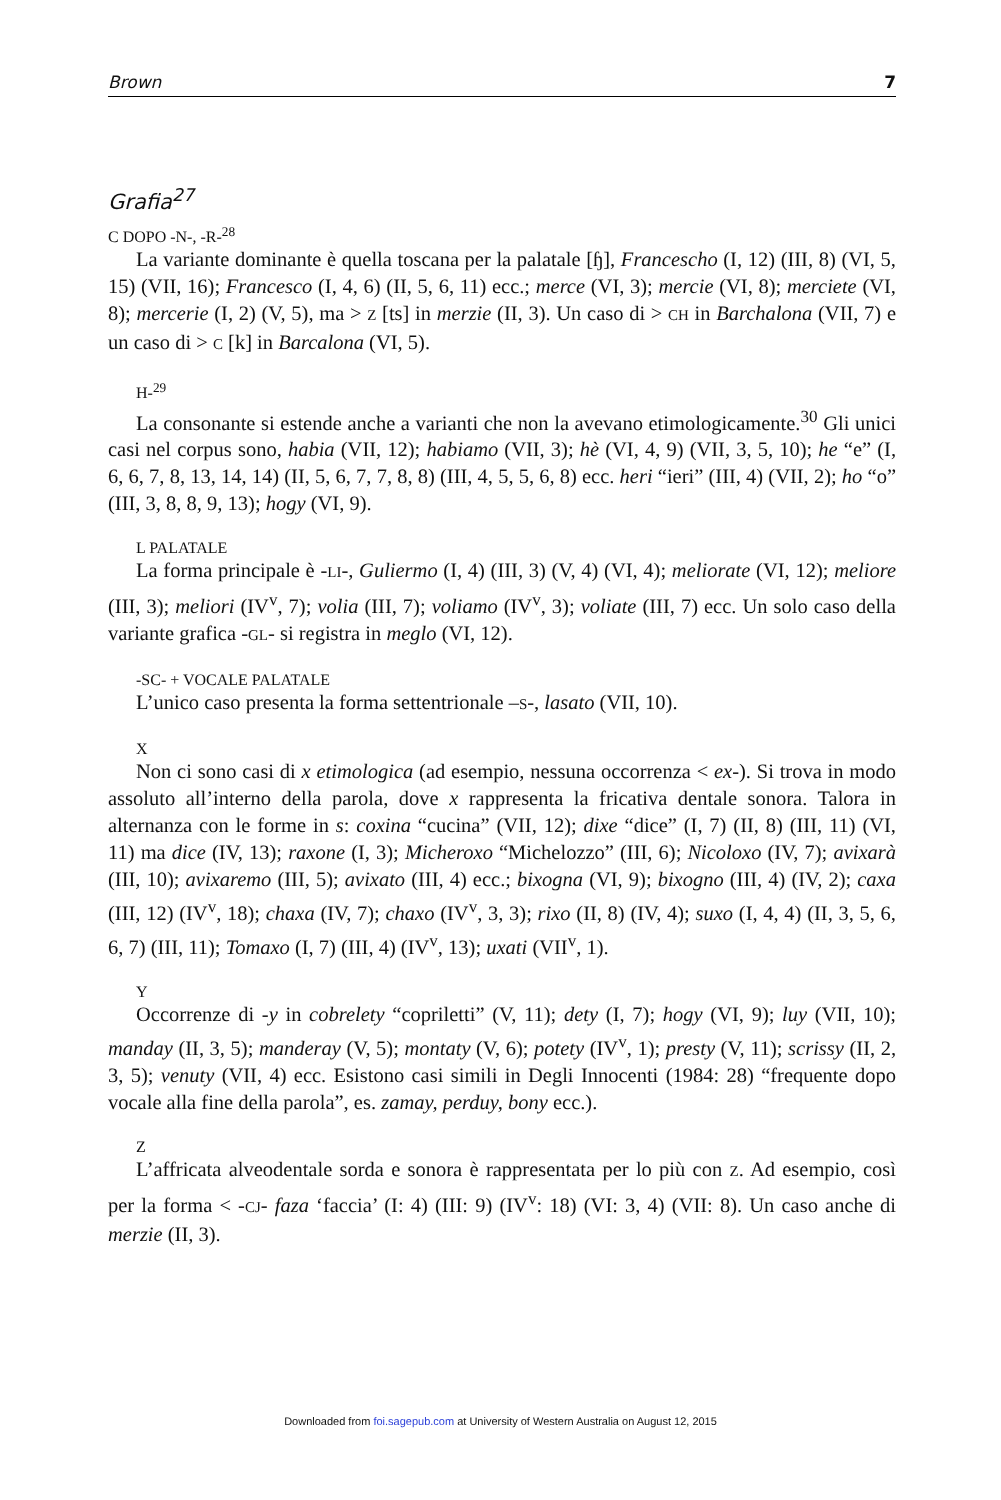Brown 7
Grafia<sup>27</sup>
C DOPO -N-, -R-<sup>28</sup>
La variante dominante è quella toscana per la palatale [ɧ], Francescho (I, 12) (III, 8) (VI, 5, 15) (VII, 16); Francesco (I, 4, 6) (II, 5, 6, 11) ecc.; merce (VI, 3); mercie (VI, 8); merciete (VI, 8); mercerie (I, 2) (V, 5), ma > Z [ts] in merzie (II, 3). Un caso di > CH in Barchalona (VII, 7) e un caso di > C [k] in Barcalona (VI, 5).
H-<sup>29</sup>
La consonante si estende anche a varianti che non la avevano etimologicamente.<sup>30</sup> Gli unici casi nel corpus sono, habia (VII, 12); habiamo (VII, 3); hè (VI, 4, 9) (VII, 3, 5, 10); he “e” (I, 6, 6, 7, 8, 13, 14, 14) (II, 5, 6, 7, 7, 8, 8) (III, 4, 5, 5, 6, 8) ecc. heri “ieri” (III, 4) (VII, 2); ho “o” (III, 3, 8, 8, 9, 13); hogy (VI, 9).
L PALATALE
La forma principale è -LI-, Guliermo (I, 4) (III, 3) (V, 4) (VI, 4); meliorate (VI, 12); meliore (III, 3); meliori (IV<sup>v</sup>, 7); volia (III, 7); voliamo (IV<sup>v</sup>, 3); voliate (III, 7) ecc. Un solo caso della variante grafica -GL- si registra in meglo (VI, 12).
-SC- + VOCALE PALATALE
L’unico caso presenta la forma settentrionale –S-, lasato (VII, 10).
X
Non ci sono casi di x etimologica (ad esempio, nessuna occorrenza < ex-). Si trova in modo assoluto all’interno della parola, dove x rappresenta la fricativa dentale sonora. Talora in alternanza con le forme in s: coxina “cucina” (VII, 12); dixe “dice” (I, 7) (II, 8) (III, 11) (VI, 11) ma dice (IV, 13); raxone (I, 3); Micheroxo “Michelozzo” (III, 6); Nicoloxo (IV, 7); avixarà (III, 10); avixaremo (III, 5); avixato (III, 4) ecc.; bixogna (VI, 9); bixogno (III, 4) (IV, 2); caxa (III, 12) (IV<sup>v</sup>, 18); chaxa (IV, 7); chaxo (IV<sup>v</sup>, 3, 3); rixo (II, 8) (IV, 4); suxo (I, 4, 4) (II, 3, 5, 6, 6, 7) (III, 11); Tomaxo (I, 7) (III, 4) (IV<sup>v</sup>, 13); uxati (VII<sup>v</sup>, 1).
Y
Occorrenze di -y in cobrelety “copriletti” (V, 11); dety (I, 7); hogy (VI, 9); luy (VII, 10); manday (II, 3, 5); manderay (V, 5); montaty (V, 6); potety (IV<sup>v</sup>, 1); presty (V, 11); scrissy (II, 2, 3, 5); venuty (VII, 4) ecc. Esistono casi simili in Degli Innocenti (1984: 28) “frequente dopo vocale alla fine della parola”, es. zamay, perduy, bony ecc.).
Z
L’affricata alveodentale sorda e sonora è rappresentata per lo più con Z. Ad esempio, così per la forma < -CJ- faza ‘faccia’ (I: 4) (III: 9) (IV<sup>v</sup>: 18) (VI: 3, 4) (VII: 8). Un caso anche di merzie (II, 3).
Downloaded from foi.sagepub.com at University of Western Australia on August 12, 2015